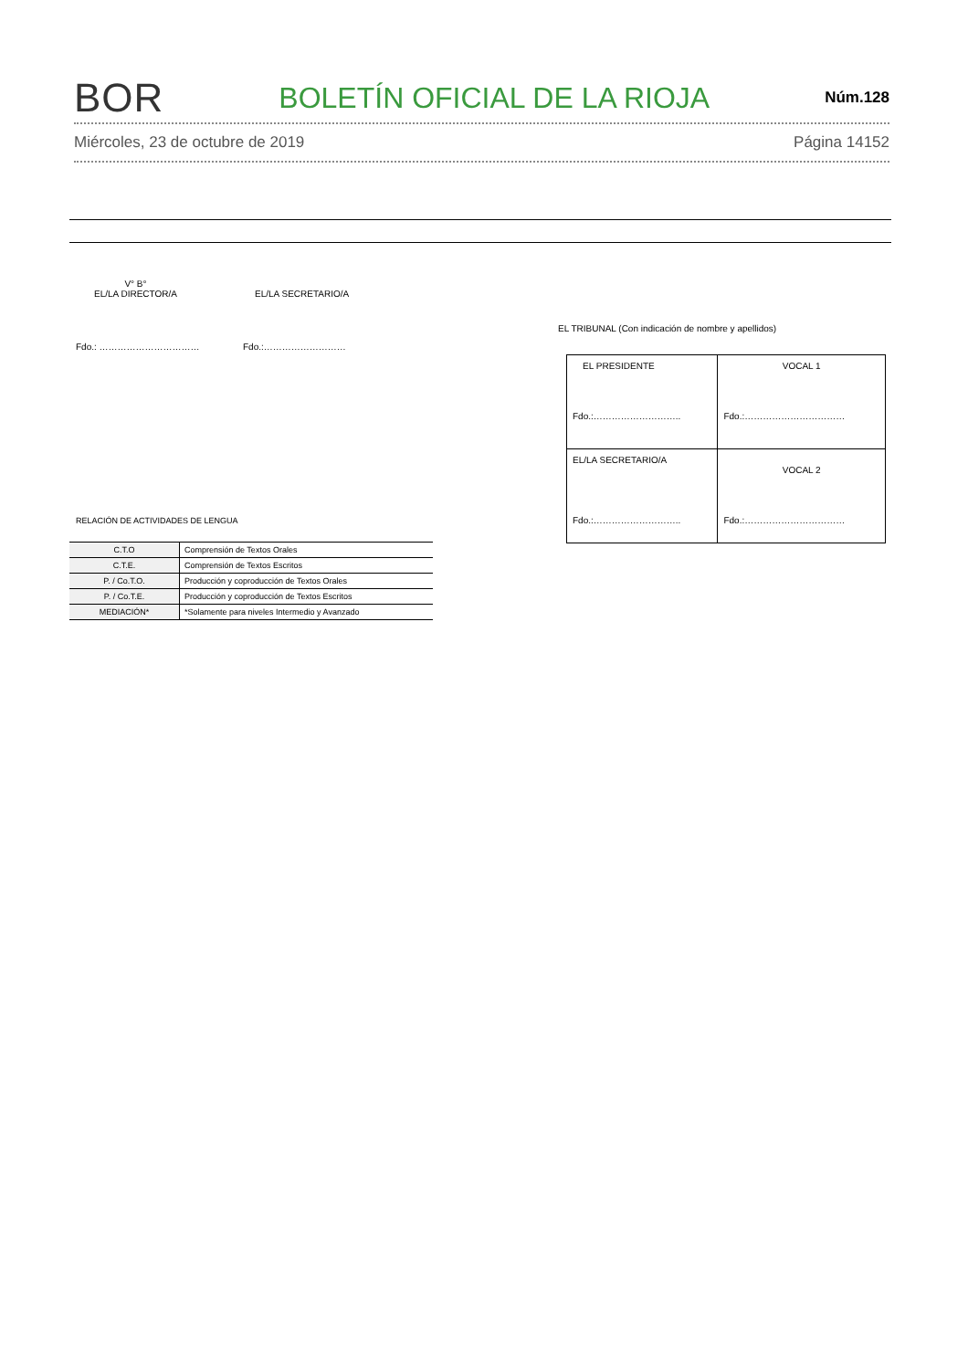BOR BOLETÍN OFICIAL DE LA RIOJA Núm.128
Miércoles, 23 de octubre de 2019 Página 14152
V° B°
EL/LA DIRECTOR/A
EL/LA SECRETARIO/A
Fdo.: …………………………… Fdo.:………………………
EL TRIBUNAL (Con indicación de nombre y apellidos)
| EL PRESIDENTE Fdo.:……………………….. | VOCAL 1 Fdo.:…………………………… |
| EL/LA SECRETARIO/A Fdo.:……………………….. | VOCAL 2 Fdo.:…………………………… |
RELACIÓN DE ACTIVIDADES DE LENGUA
| C.T.O | Comprensión de Textos Orales |
| C.T.E. | Comprensión de Textos Escritos |
| P. / Co.T.O. | Producción y coproducción de Textos Orales |
| P. / Co.T.E. | Producción y coproducción de Textos Escritos |
| MEDIACIÓN* | *Solamente para niveles Intermedio y Avanzado |